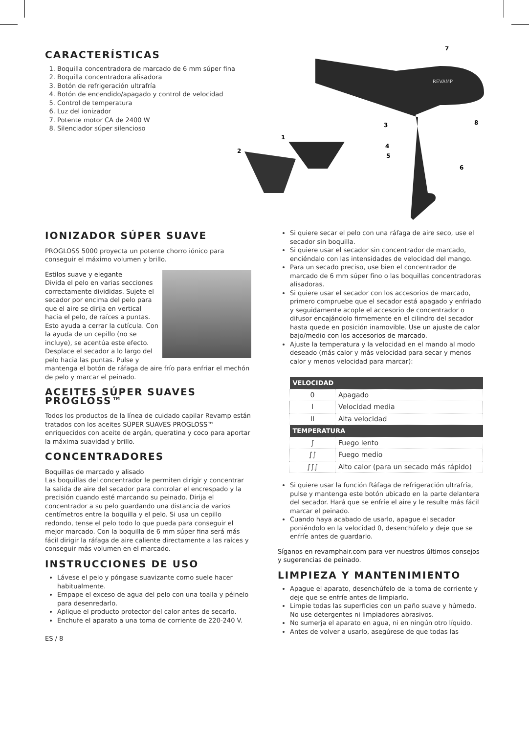CARACTERÍSTICAS
1. Boquilla concentradora de marcado de 6 mm súper fina
2. Boquilla concentradora alisadora
3. Botón de refrigeración ultrafría
4. Botón de encendido/apagado y control de velocidad
5. Control de temperatura
6. Luz del ionizador
7. Potente motor CA de 2400 W
8. Silenciador súper silencioso
REVAMP
7
8
3
1
2
4
5
6
IONIZADOR SÚPER SUAVE
PROGLOSS 5000 proyecta un potente chorro iónico para conseguir el máximo volumen y brillo.
Estilos suave y elegante
Divida el pelo en varias secciones correctamente divididas. Sujete el secador por encima del pelo para que el aire se dirija en vertical hacia el pelo, de raíces a puntas. Esto ayuda a cerrar la cutícula. Con la ayuda de un cepillo (no se incluye), se acentúa este efecto. Desplace el secador a lo largo del pelo hacia las puntas. Pulse y mantenga el botón de ráfaga de aire frío para enfriar el mechón de pelo y marcar el peinado.
ACEITES SÚPER SUAVES PROGLOSS™
Todos los productos de la línea de cuidado capilar Revamp están tratados con los aceites SÚPER SUAVES PROGLOSS™ enriquecidos con aceite de argán, queratina y coco para aportar la máxima suavidad y brillo.
CONCENTRADORES
Boquillas de marcado y alisado
Las boquillas del concentrador le permiten dirigir y concentrar la salida de aire del secador para controlar el encrespado y la precisión cuando esté marcando su peinado. Dirija el concentrador a su pelo guardando una distancia de varios centímetros entre la boquilla y el pelo. Si usa un cepillo redondo, tense el pelo todo lo que pueda para conseguir el mejor marcado. Con la boquilla de 6 mm súper fina será más fácil dirigir la ráfaga de aire caliente directamente a las raíces y conseguir más volumen en el marcado.
INSTRUCCIONES DE USO
Lávese el pelo y póngase suavizante como suele hacer habitualmente.
Empape el exceso de agua del pelo con una toalla y péinelo para desenredarlo.
Aplique el producto protector del calor antes de secarlo.
Enchufe el aparato a una toma de corriente de 220-240 V.
ES / 8
Si quiere secar el pelo con una ráfaga de aire seco, use el secador sin boquilla.
Si quiere usar el secador sin concentrador de marcado, enciéndalo con las intensidades de velocidad del mango.
Para un secado preciso, use bien el concentrador de marcado de 6 mm súper fino o las boquillas concentradoras alisadoras.
Si quiere usar el secador con los accesorios de marcado, primero compruebe que el secador está apagado y enfriado y seguidamente acople el accesorio de concentrador o difusor encajándolo firmemente en el cilindro del secador hasta quede en posición inamovible. Use un ajuste de calor bajo/medio con los accesorios de marcado.
Ajuste la temperatura y la velocidad en el mando al modo deseado (más calor y más velocidad para secar y menos calor y menos velocidad para marcar):
| VELOCIDAD | |
| --- | --- |
| 0 | Apagado |
| I | Velocidad media |
| II | Alta velocidad |
| TEMPERATURA | |
| ∫ | Fuego lento |
| ∫∫ | Fuego medio |
| ∫∫∫ | Alto calor (para un secado más rápido) |
Si quiere usar la función Ráfaga de refrigeración ultrafría, pulse y mantenga este botón ubicado en la parte delantera del secador. Hará que se enfríe el aire y le resulte más fácil marcar el peinado.
Cuando haya acabado de usarlo, apague el secador poniéndolo en la velocidad 0, desenchúfelo y deje que se enfríe antes de guardarlo.
Síganos en revamphair.com para ver nuestros últimos consejos y sugerencias de peinado.
LIMPIEZA Y MANTENIMIENTO
Apague el aparato, desenchúfelo de la toma de corriente y deje que se enfríe antes de limpiarlo.
Limpie todas las superficies con un paño suave y húmedo. No use detergentes ni limpiadores abrasivos.
No sumerja el aparato en agua, ni en ningún otro líquido.
Antes de volver a usarlo, asegúrese de que todas las